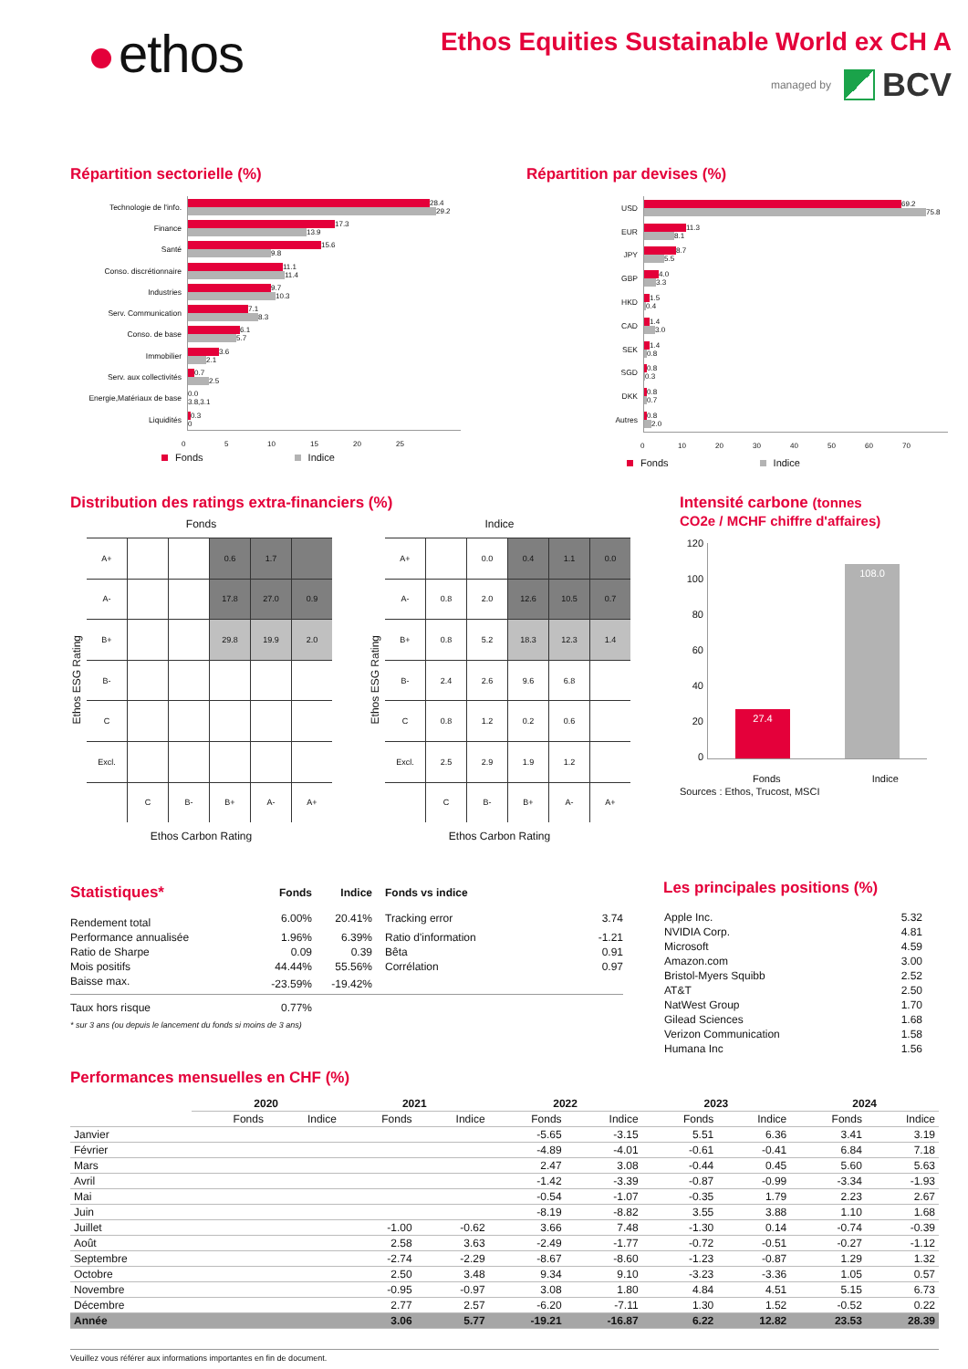ethos
Ethos Equities Sustainable World ex CH A
managed by BCV
Répartition sectorielle (%)
Technologie de l'info.
28.4
29.2
Finance
17.3
13.9
Santé
15.6
9.8
Conso. discrétionnaire
11.1
11.4
Industries
9.7
10.3
Serv. Communication
7.1
8.3
Conso. de base
6.1
5.7
Immobilier
3.6
2.1
Serv. aux collectivités
0.7
2.5
Energie,Matériaux de base
0.0
3.8,3.1
Liquidités
0.3
0
0 5 10 15 20 25
Fonds Indice
Répartition par devises (%)
USD
69.2
75.8
EUR
11.3
8.1
JPY
8.7
5.5
GBP
4.0
3.3
HKD
1.5
0.4
CAD
1.4
3.0
SEK
1.4
0.8
SGD
0.8
0.3
DKK
0.8
0.7
Autres
0.8
2.0
0 10 20 30 40 50 60 70
Fonds Indice
Distribution des ratings extra-financiers (%)
Fonds
Ethos ESG Rating
| A+ | | | 0.6 | 1.7 | |
| A- | | | 17.8 | 27.0 | 0.9 |
| B+ | | | 29.8 | 19.9 | 2.0 |
| B- | | | | | |
| C | | | | | |
| Excl. | | | | | |
| | C | B- | B+ | A- | A+ |
Ethos Carbon Rating
Indice
Ethos ESG Rating
| A+ | | 0.0 | 0.4 | 1.1 | 0.0 |
| A- | 0.8 | 2.0 | 12.6 | 10.5 | 0.7 |
| B+ | 0.8 | 5.2 | 18.3 | 12.3 | 1.4 |
| B- | 2.4 | 2.6 | 9.6 | 6.8 | |
| C | 0.8 | 1.2 | 0.2 | 0.6 | |
| Excl. | 2.5 | 2.9 | 1.9 | 1.2 | |
| | C | B- | B+ | A- | A+ |
Ethos Carbon Rating
Intensité carbone (tonnes
CO2e / MCHF chiffre d'affaires)
120
100
80
60
40
20
0
27.4
108.0
Fonds Indice
Sources : Ethos, Trucost, MSCI
| Statistiques* | Fonds | Indice | Fonds vs indice | |
| Rendement total | 6.00% | 20.41% | Tracking error | 3.74 |
| Performance annualisée | 1.96% | 6.39% | Ratio d'information | -1.21 |
| Ratio de Sharpe | 0.09 | 0.39 | Bêta | 0.91 |
| Mois positifs | 44.44% | 55.56% | Corrélation | 0.97 |
| Baisse max. | -23.59% | -19.42% | | |
| Taux hors risque | 0.77% | | | |
* sur 3 ans (ou depuis le lancement du fonds si moins de 3 ans)
Les principales positions (%)
| Apple Inc. | 5.32 |
| NVIDIA Corp. | 4.81 |
| Microsoft | 4.59 |
| Amazon.com | 3.00 |
| Bristol-Myers Squibb | 2.52 |
| AT&T | 2.50 |
| NatWest Group | 1.70 |
| Gilead Sciences | 1.68 |
| Verizon Communication | 1.58 |
| Humana Inc | 1.56 |
Performances mensuelles en CHF (%)
| | 2020 | | 2021 | | 2022 | | 2023 | | 2024 | |
| --- | --- | --- | --- | --- | --- | --- | --- | --- | --- | --- |
| | Fonds | Indice | Fonds | Indice | Fonds | Indice | Fonds | Indice | Fonds | Indice |
| Janvier | | | | | -5.65 | -3.15 | 5.51 | 6.36 | 3.41 | 3.19 |
| Février | | | | | -4.89 | -4.01 | -0.61 | -0.41 | 6.84 | 7.18 |
| Mars | | | | | 2.47 | 3.08 | -0.44 | 0.45 | 5.60 | 5.63 |
| Avril | | | | | -1.42 | -3.39 | -0.87 | -0.99 | -3.34 | -1.93 |
| Mai | | | | | -0.54 | -1.07 | -0.35 | 1.79 | 2.23 | 2.67 |
| Juin | | | | | -8.19 | -8.82 | 3.55 | 3.88 | 1.10 | 1.68 |
| Juillet | | | -1.00 | -0.62 | 3.66 | 7.48 | -1.30 | 0.14 | -0.74 | -0.39 |
| Août | | | 2.58 | 3.63 | -2.49 | -1.77 | -0.72 | -0.51 | -0.27 | -1.12 |
| Septembre | | | -2.74 | -2.29 | -8.67 | -8.60 | -1.23 | -0.87 | 1.29 | 1.32 |
| Octobre | | | 2.50 | 3.48 | 9.34 | 9.10 | -3.23 | -3.36 | 1.05 | 0.57 |
| Novembre | | | -0.95 | -0.97 | 3.08 | 1.80 | 4.84 | 4.51 | 5.15 | 6.73 |
| Décembre | | | 2.77 | 2.57 | -6.20 | -7.11 | 1.30 | 1.52 | -0.52 | 0.22 |
| Année | | | 3.06 | 5.77 | -19.21 | -16.87 | 6.22 | 12.82 | 23.53 | 28.39 |
Veuillez vous référer aux informations importantes en fin de document.